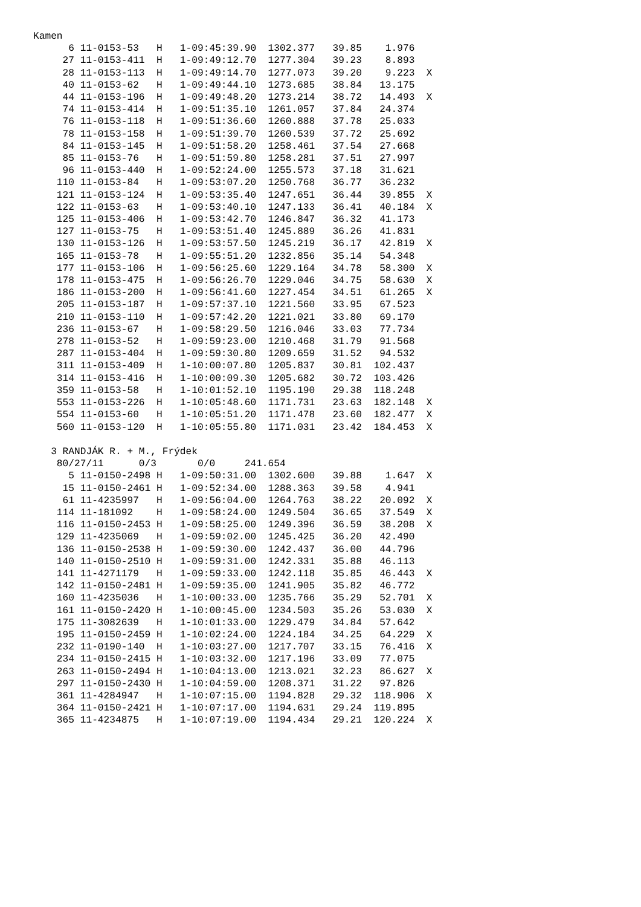Kamen
      6 11-0153-53   H   1-09:45:39.90  1302.377   39.85    1.976
     27 11-0153-411  H   1-09:49:12.70  1277.304   39.23    8.893
     28 11-0153-113  H   1-09:49:14.70  1277.073   39.20    9.223  X
     40 11-0153-62   H   1-09:49:44.10  1273.685   38.84   13.175
     44 11-0153-196  H   1-09:49:48.20  1273.214   38.72   14.493  X
     74 11-0153-414  H   1-09:51:35.10  1261.057   37.84   24.374
     76 11-0153-118  H   1-09:51:36.60  1260.888   37.78   25.033
     78 11-0153-158  H   1-09:51:39.70  1260.539   37.72   25.692
     84 11-0153-145  H   1-09:51:58.20  1258.461   37.54   27.668
     85 11-0153-76   H   1-09:51:59.80  1258.281   37.51   27.997
     96 11-0153-440  H   1-09:52:24.00  1255.573   37.18   31.621
    110 11-0153-84   H   1-09:53:07.20  1250.768   36.77   36.232
    121 11-0153-124  H   1-09:53:35.40  1247.651   36.44   39.855  X
    122 11-0153-63   H   1-09:53:40.10  1247.133   36.41   40.184  X
    125 11-0153-406  H   1-09:53:42.70  1246.847   36.32   41.173
    127 11-0153-75   H   1-09:53:51.40  1245.889   36.26   41.831
    130 11-0153-126  H   1-09:53:57.50  1245.219   36.17   42.819  X
    165 11-0153-78   H   1-09:55:51.20  1232.856   35.14   54.348
    177 11-0153-106  H   1-09:56:25.60  1229.164   34.78   58.300  X
    178 11-0153-475  H   1-09:56:26.70  1229.046   34.75   58.630  X
    186 11-0153-200  H   1-09:56:41.60  1227.454   34.51   61.265  X
    205 11-0153-187  H   1-09:57:37.10  1221.560   33.95   67.523
    210 11-0153-110  H   1-09:57:42.20  1221.021   33.80   69.170
    236 11-0153-67   H   1-09:58:29.50  1216.046   33.03   77.734
    278 11-0153-52   H   1-09:59:23.00  1210.468   31.79   91.568
    287 11-0153-404  H   1-09:59:30.80  1209.659   31.52   94.532
    311 11-0153-409  H   1-10:00:07.80  1205.837   30.81  102.437
    314 11-0153-416  H   1-10:00:09.30  1205.682   30.72  103.426
    359 11-0153-58   H   1-10:01:52.10  1195.190   29.38  118.248
    553 11-0153-226  H   1-10:05:48.60  1171.731   23.63  182.148  X
    554 11-0153-60   H   1-10:05:51.20  1171.478   23.60  182.477  X
    560 11-0153-120  H   1-10:05:55.80  1171.031   23.42  184.453  X

   3 RANDJÁK R. + M., Frýdek
    80/27/11      0/3       0/0     241.654
      5 11-0150-2498 H   1-09:50:31.00  1302.600   39.88    1.647  X
     15 11-0150-2461 H   1-09:52:34.00  1288.363   39.58    4.941
     61 11-4235997   H   1-09:56:04.00  1264.763   38.22   20.092  X
    114 11-181092    H   1-09:58:24.00  1249.504   36.65   37.549  X
    116 11-0150-2453 H   1-09:58:25.00  1249.396   36.59   38.208  X
    129 11-4235069   H   1-09:59:02.00  1245.425   36.20   42.490
    136 11-0150-2538 H   1-09:59:30.00  1242.437   36.00   44.796
    140 11-0150-2510 H   1-09:59:31.00  1242.331   35.88   46.113
    141 11-4271179   H   1-09:59:33.00  1242.118   35.85   46.443  X
    142 11-0150-2481 H   1-09:59:35.00  1241.905   35.82   46.772
    160 11-4235036   H   1-10:00:33.00  1235.766   35.29   52.701  X
    161 11-0150-2420 H   1-10:00:45.00  1234.503   35.26   53.030  X
    175 11-3082639   H   1-10:01:33.00  1229.479   34.84   57.642
    195 11-0150-2459 H   1-10:02:24.00  1224.184   34.25   64.229  X
    232 11-0190-140  H   1-10:03:27.00  1217.707   33.15   76.416  X
    234 11-0150-2415 H   1-10:03:32.00  1217.196   33.09   77.075
    263 11-0150-2494 H   1-10:04:13.00  1213.021   32.23   86.627  X
    297 11-0150-2430 H   1-10:04:59.00  1208.371   31.22   97.826
    361 11-4284947   H   1-10:07:15.00  1194.828   29.32  118.906  X
    364 11-0150-2421 H   1-10:07:17.00  1194.631   29.24  119.895
    365 11-4234875   H   1-10:07:19.00  1194.434   29.21  120.224  X